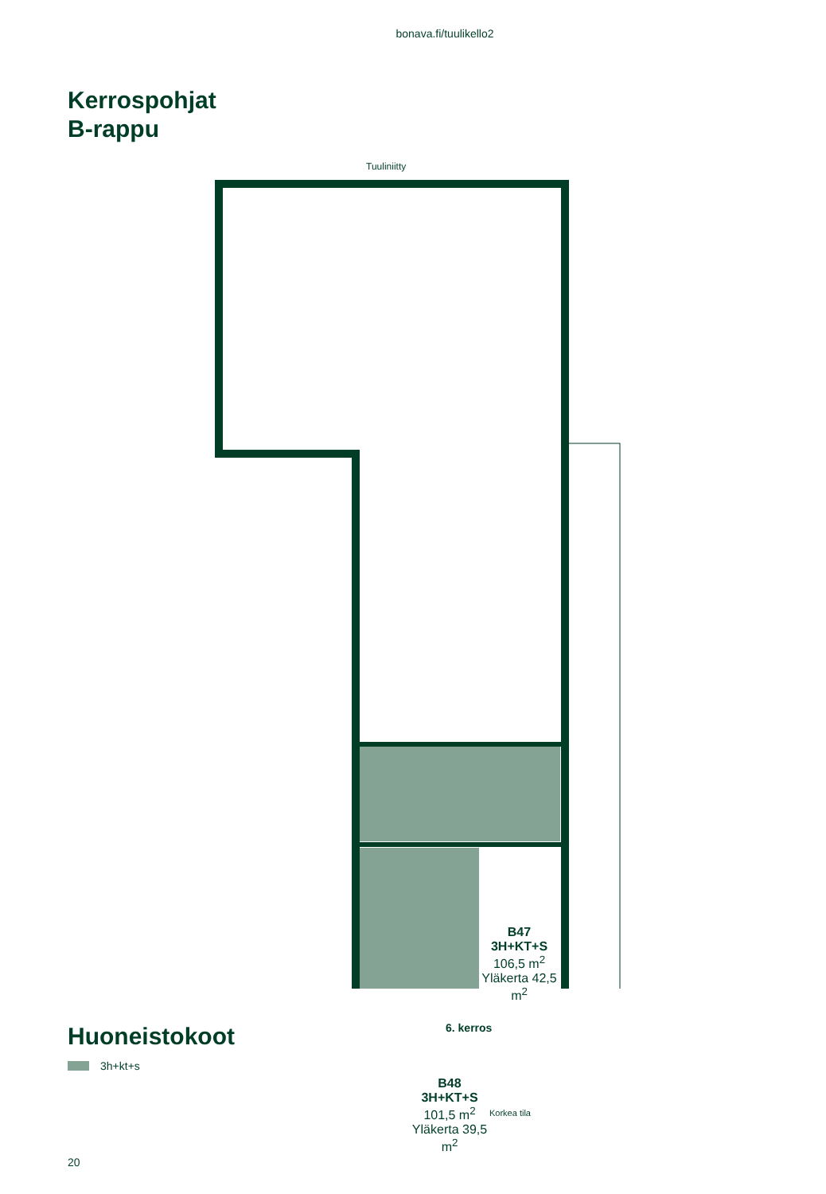bonava.fi/tuulikello2
Kerrospohjat
B-rappu
Tuuliniitty
B47
3H+KT+S
106,5 m<sup>2</sup>
Yläkerta 42,5 m<sup>2</sup>
B48
3H+KT+S
101,5 m<sup>2</sup>
Yläkerta 39,5 m<sup>2</sup>
Korkea tila
6. kerros
Huoneistokoot
3h+kt+s
20